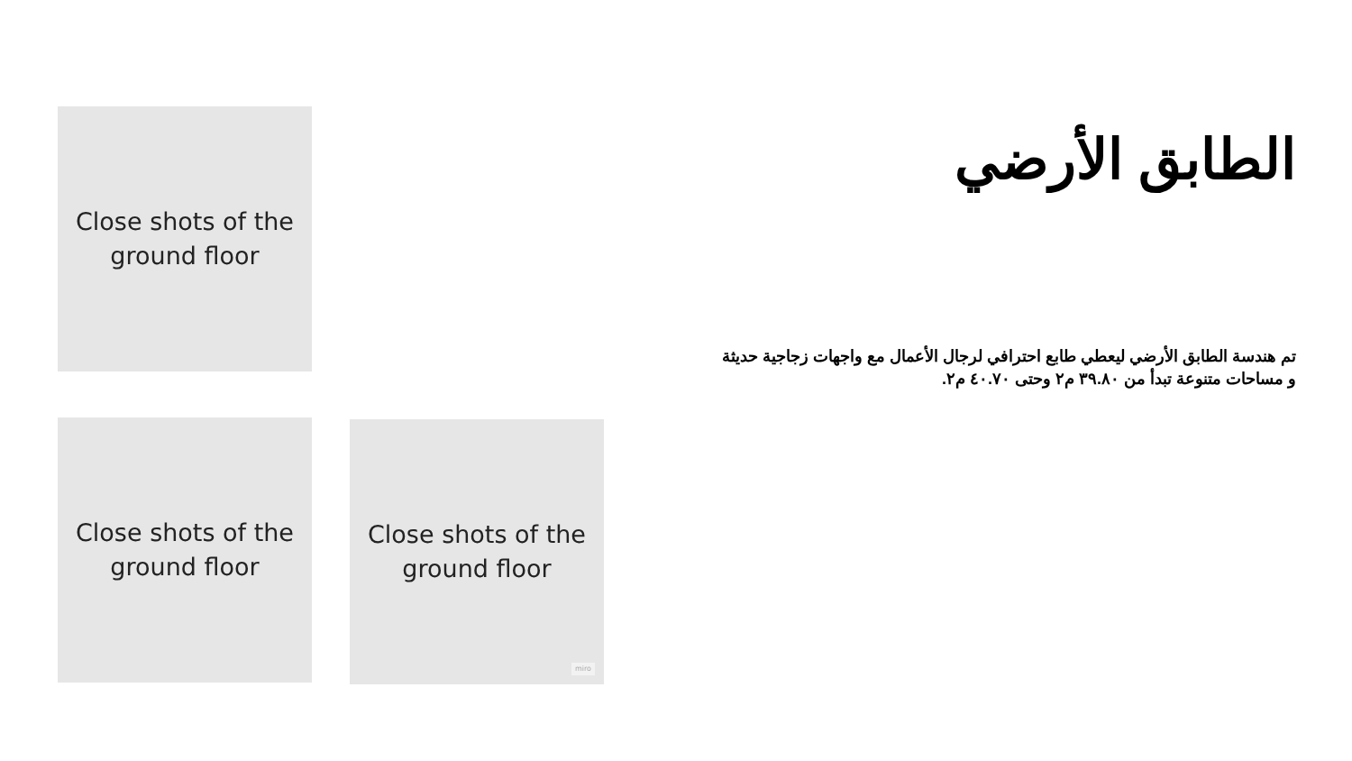Close shots of the
ground floor
Close shots of the
ground floor
Close shots of the
ground floor
miro
الطابق الأرضي
تم هندسة الطابق الأرضي ليعطي طابع احترافي لرجال الأعمال مع واجهات زجاجية حديثة و مساحات متنوعة تبدأ من ٣٩.٨٠ م٢ وحتى ٤٠.٧٠ م٢.